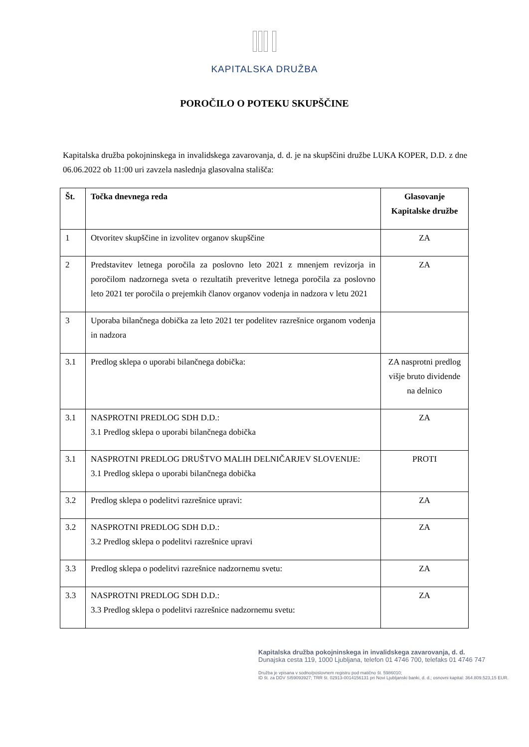KAPITALSKA DRUŽBA
POROČILO O POTEKU SKUPŠČINE
Kapitalska družba pokojninskega in invalidskega zavarovanja, d. d. je na skupščini družbe LUKA KOPER, D.D. z dne 06.06.2022 ob 11:00 uri zavzela naslednja glasovalna stališča:
| Št. | Točka dnevnega reda | Glasovanje Kapitalske družbe |
| --- | --- | --- |
| 1 | Otvoritev skupščine in izvolitev organov skupščine | ZA |
| 2 | Predstavitev letnega poročila za poslovno leto 2021 z mnenjem revizorja in poročilom nadzornega sveta o rezultatih preveritve letnega poročila za poslovno leto 2021 ter poročila o prejemkih članov organov vodenja in nadzora v letu 2021 | ZA |
| 3 | Uporaba bilančnega dobička za leto 2021 ter podelitev razrešnice organom vodenja in nadzora | |
| 3.1 | Predlog sklepa o uporabi bilančnega dobička: | ZA nasprotni predlog višje bruto dividende na delnico |
| 3.1 | NASPROTNI PREDLOG SDH D.D.: 3.1 Predlog sklepa o uporabi bilančnega dobička | ZA |
| 3.1 | NASPROTNI PREDLOG DRUŠTVO MALIH DELNIČARJEV SLOVENIJE: 3.1 Predlog sklepa o uporabi bilančnega dobička | PROTI |
| 3.2 | Predlog sklepa o podelitvi razrešnice upravi: | ZA |
| 3.2 | NASPROTNI PREDLOG SDH D.D.: 3.2 Predlog sklepa o podelitvi razrešnice upravi | ZA |
| 3.3 | Predlog sklepa o podelitvi razrešnice nadzornemu svetu: | ZA |
| 3.3 | NASPROTNI PREDLOG SDH D.D.: 3.3 Predlog sklepa o podelitvi razrešnice nadzornemu svetu: | ZA |
Kapitalska družba pokojninskega in invalidskega zavarovanja, d. d.
Dunajska cesta 119, 1000 Ljubljana, telefon 01 4746 700, telefaks 01 4746 747
Družba je vpisana v sodno/poslovnem registru pod matično št. 5986010;
ID št. za DDV SI59093927; TRR št. 02913-0014156131 pri Novi Ljubljanski banki, d. d.; osnovni kapital: 364.809.523,15 EUR.